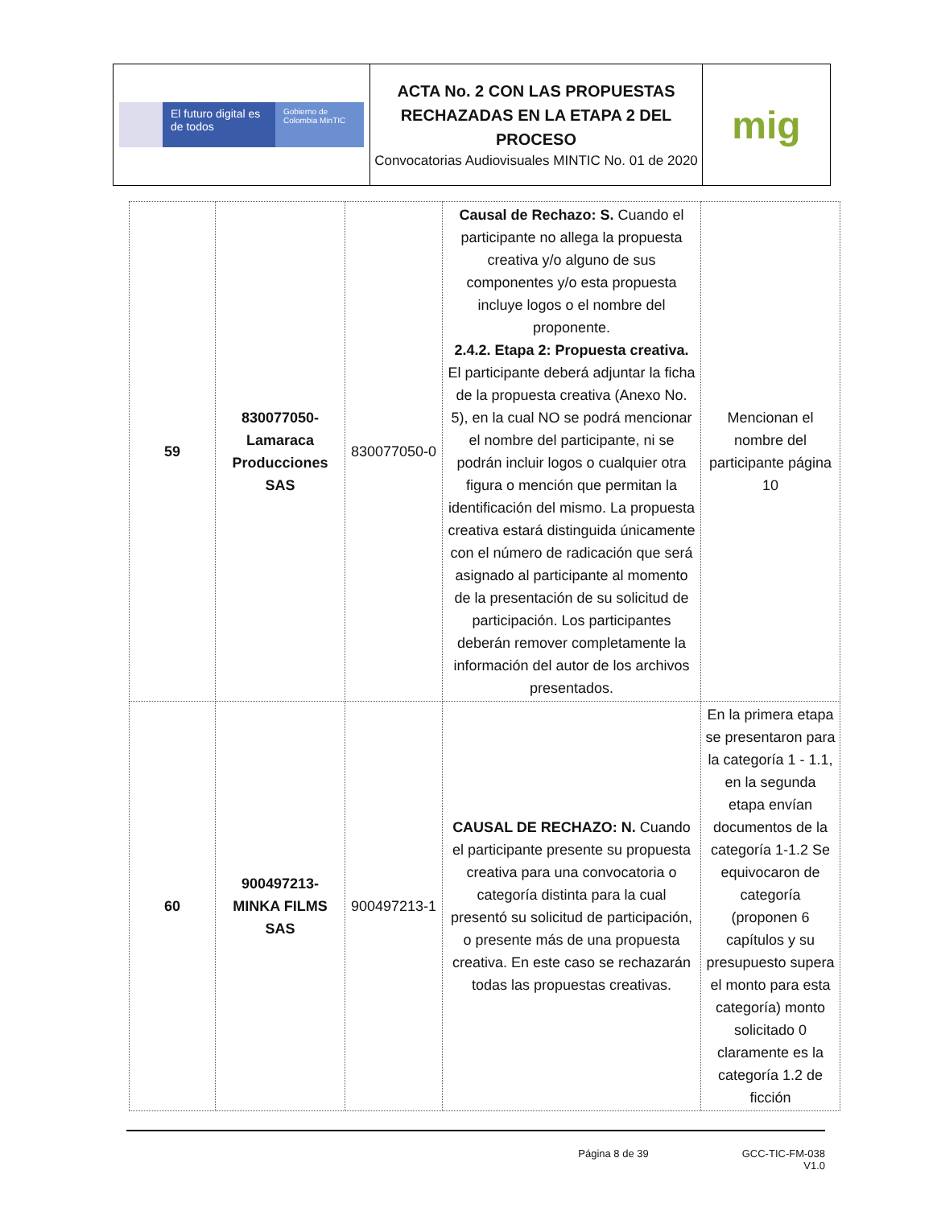| El futuro digital es de todos Gobierno de Colombia MinTIC | ACTA No. 2 CON LAS PROPUESTAS RECHAZADAS EN LA ETAPA 2 DEL PROCESO Convocatorias Audiovisuales MINTIC No. 01 de 2020 | mig |
| 59 | 830077050-Lamaraca Producciones SAS | 830077050-0 | Causal de Rechazo: S. Cuando el participante no allega la propuesta creativa y/o alguno de sus componentes y/o esta propuesta incluye logos o el nombre del proponente. 2.4.2. Etapa 2: Propuesta creativa. El participante deberá adjuntar la ficha de la propuesta creativa (Anexo No. 5), en la cual NO se podrá mencionar el nombre del participante, ni se podrán incluir logos o cualquier otra figura o mención que permitan la identificación del mismo. La propuesta creativa estará distinguida únicamente con el número de radicación que será asignado al participante al momento de la presentación de su solicitud de participación. Los participantes deberán remover completamente la información del autor de los archivos presentados. | Mencionan el nombre del participante página 10 |
| 60 | 900497213-MINKA FILMS SAS | 900497213-1 | CAUSAL DE RECHAZO: N. Cuando el participante presente su propuesta creativa para una convocatoria o categoría distinta para la cual presentó su solicitud de participación, o presente más de una propuesta creativa. En este caso se rechazarán todas las propuestas creativas. | En la primera etapa se presentaron para la categoría 1 - 1.1, en la segunda etapa envían documentos de la categoría 1-1.2 Se equivocaron de categoría (proponen 6 capítulos y su presupuesto supera el monto para esta categoría) monto solicitado 0 claramente es la categoría 1.2 de ficción |
Página 8 de 39 GCC-TIC-FM-038
V1.0